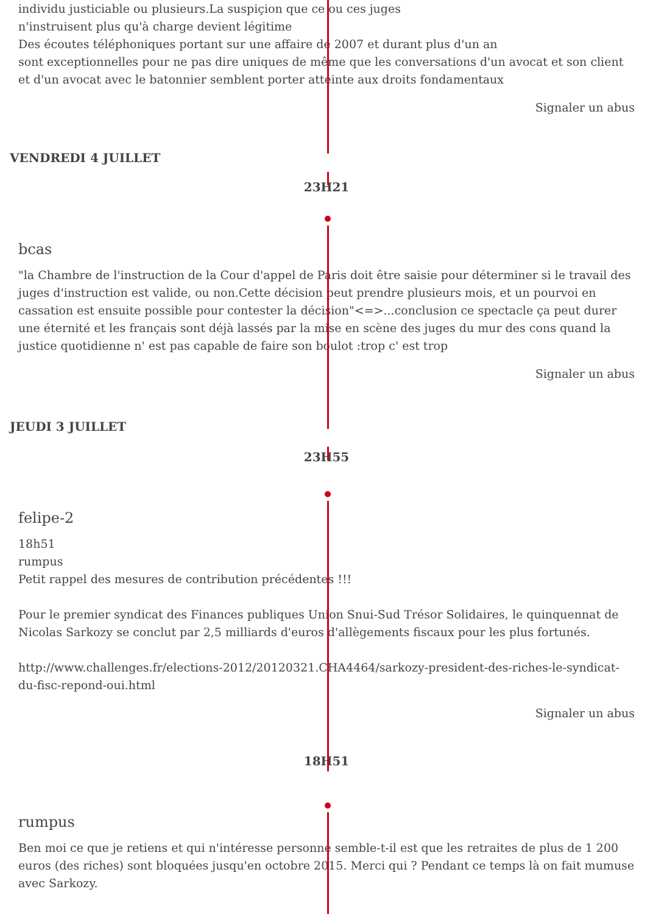individu justiciable ou plusieurs.La suspiçion que ce ou ces juges
n'instruisent plus qu'à charge devient légitime
Des écoutes téléphoniques portant sur une affaire de 2007 et durant plus d'un an
sont exceptionnelles pour ne pas dire uniques de même que les conversations d'un avocat et son client et d'un avocat avec le batonnier semblent porter atteinte aux droits fondamentaux
Signaler un abus
VENDREDI 4 JUILLET
23H21
bcas
"la Chambre de l'instruction de la Cour d'appel de Paris doit être saisie pour déterminer si le travail des juges d'instruction est valide, ou non.Cette décision peut prendre plusieurs mois, et un pourvoi en cassation est ensuite possible pour contester la décision"<=>...conclusion ce spectacle ça peut durer une éternité et les français sont déjà lassés par la mise en scène des juges du mur des cons quand la justice quotidienne n' est pas capable de faire son boulot :trop c' est trop
Signaler un abus
JEUDI 3 JUILLET
23H55
felipe-2
18h51
rumpus
Petit rappel des mesures de contribution précédentes !!!
Pour le premier syndicat des Finances publiques Union Snui-Sud Trésor Solidaires, le quinquennat de Nicolas Sarkozy se conclut par 2,5 milliards d'euros d'allègements fiscaux pour les plus fortunés.
http://www.challenges.fr/elections-2012/20120321.CHA4464/sarkozy-president-des-riches-le-syndicat-du-fisc-repond-oui.html
Signaler un abus
18H51
rumpus
Ben moi ce que je retiens et qui n'intéresse personne semble-t-il est que les retraites de plus de 1 200 euros (des riches) sont bloquées jusqu'en octobre 2015. Merci qui ? Pendant ce temps là on fait mumuse avec Sarkozy.